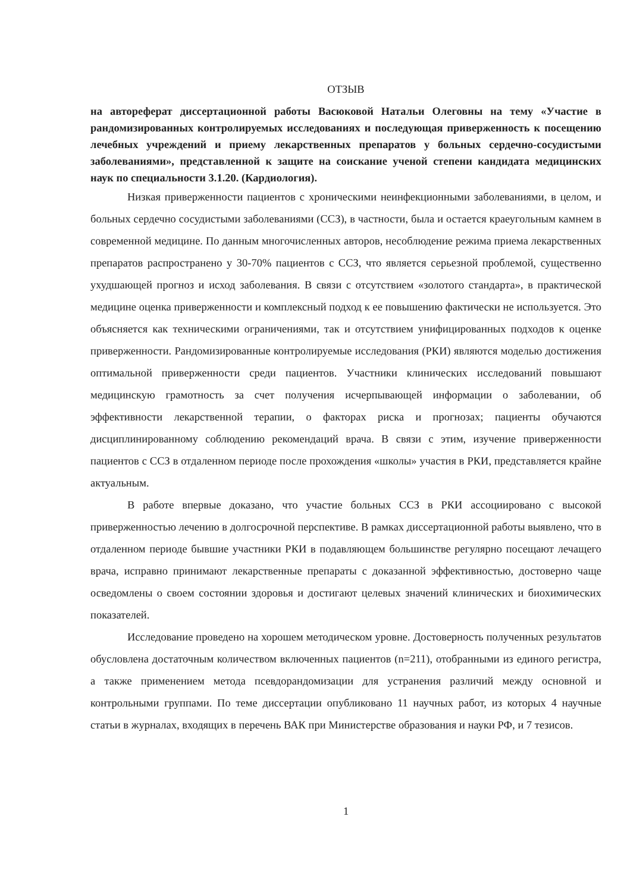ОТЗЫВ
на автореферат диссертационной работы Васюковой Натальи Олеговны на тему «Участие в рандомизированных контролируемых исследованиях и последующая приверженность к посещению лечебных учреждений и приему лекарственных препаратов у больных сердечно-сосудистыми заболеваниями», представленной к защите на соискание ученой степени кандидата медицинских наук по специальности 3.1.20. (Кардиология).
Низкая приверженности пациентов с хроническими неинфекционными заболеваниями, в целом, и больных сердечно сосудистыми заболеваниями (ССЗ), в частности, была и остается краеугольным камнем в современной медицине. По данным многочисленных авторов, несоблюдение режима приема лекарственных препаратов распространено у 30-70% пациентов с ССЗ, что является серьезной проблемой, существенно ухудшающей прогноз и исход заболевания. В связи с отсутствием «золотого стандарта», в практической медицине оценка приверженности и комплексный подход к ее повышению фактически не используется. Это объясняется как техническими ограничениями, так и отсутствием унифицированных подходов к оценке приверженности. Рандомизированные контролируемые исследования (РКИ) являются моделью достижения оптимальной приверженности среди пациентов. Участники клинических исследований повышают медицинскую грамотность за счет получения исчерпывающей информации о заболевании, об эффективности лекарственной терапии, о факторах риска и прогнозах; пациенты обучаются дисциплинированному соблюдению рекомендаций врача. В связи с этим, изучение приверженности пациентов с ССЗ в отдаленном периоде после прохождения «школы» участия в РКИ, представляется крайне актуальным.
В работе впервые доказано, что участие больных ССЗ в РКИ ассоциировано с высокой приверженностью лечению в долгосрочной перспективе. В рамках диссертационной работы выявлено, что в отдаленном периоде бывшие участники РКИ в подавляющем большинстве регулярно посещают лечащего врача, исправно принимают лекарственные препараты с доказанной эффективностью, достоверно чаще осведомлены о своем состоянии здоровья и достигают целевых значений клинических и биохимических показателей.
Исследование проведено на хорошем методическом уровне. Достоверность полученных результатов обусловлена достаточным количеством включенных пациентов (n=211), отобранными из единого регистра, а также применением метода псевдорандомизации для устранения различий между основной и контрольными группами. По теме диссертации опубликовано 11 научных работ, из которых 4 научные статьи в журналах, входящих в перечень ВАК при Министерстве образования и науки РФ, и 7 тезисов.
1